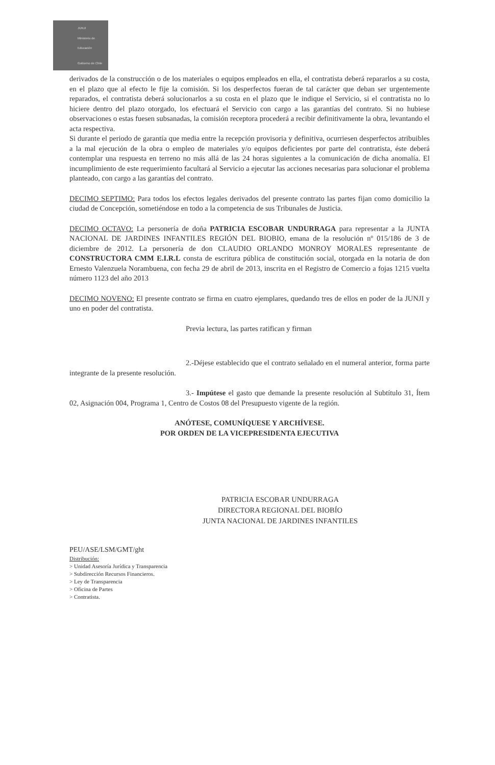JUNJI
Ministerio de
Educación
Gobierno de Chile
derivados de la construcción o de los materiales o equipos empleados en ella, el contratista deberá repararlos a su costa, en el plazo que al efecto le fije la comisión. Si los desperfectos fueran de tal carácter que deban ser urgentemente reparados, el contratista deberá solucionarlos a su costa en el plazo que le indique el Servicio, si el contratista no lo hiciere dentro del plazo otorgado, los efectuará el Servicio con cargo a las garantías del contrato. Si no hubiese observaciones o estas fuesen subsanadas, la comisión receptora procederá a recibir definitivamente la obra, levantando el acta respectiva.
Si durante el periodo de garantía que media entre la recepción provisoria y definitiva, ocurriesen desperfectos atribuibles a la mal ejecución de la obra o empleo de materiales y/o equipos deficientes por parte del contratista, éste deberá contemplar una respuesta en terreno no más allá de las 24 horas siguientes a la comunicación de dicha anomalía. El incumplimiento de este requerimiento facultará al Servicio a ejecutar las acciones necesarias para solucionar el problema planteado, con cargo a las garantías del contrato.
DECIMO SEPTIMO: Para todos los efectos legales derivados del presente contrato las partes fijan como domicilio la ciudad de Concepción, sometiéndose en todo a la competencia de sus Tribunales de Justicia.
DECIMO OCTAVO: La personería de doña PATRICIA ESCOBAR UNDURRAGA para representar a la JUNTA NACIONAL DE JARDINES INFANTILES REGIÓN DEL BIOBIO, emana de la resolución nº 015/186 de 3 de diciembre de 2012. La personería de don CLAUDIO ORLANDO MONROY MORALES representante de CONSTRUCTORA CMM E.I.R.L consta de escritura pública de constitución social, otorgada en la notaria de don Ernesto Valenzuela Norambuena, con fecha 29 de abril de 2013, inscrita en el Registro de Comercio a fojas 1215 vuelta número 1123 del año 2013
DECIMO NOVENO: El presente contrato se firma en cuatro ejemplares, quedando tres de ellos en poder de la JUNJI y uno en poder del contratista.
Previa lectura, las partes ratifican y firman
2.-Déjese establecido que el contrato señalado en el numeral anterior, forma parte integrante de la presente resolución.
3.- Impútese el gasto que demande la presente resolución al Subtítulo 31, Ítem 02, Asignación 004, Programa 1, Centro de Costos 08 del Presupuesto vigente de la región.
ANÓTESE, COMUNÍQUESE Y ARCHÍVESE.
POR ORDEN DE LA VICEPRESIDENTA EJECUTIVA
PATRICIA ESCOBAR UNDURRAGA
DIRECTORA REGIONAL DEL BIOBÍO
JUNTA NACIONAL DE JARDINES INFANTILES
PEU/ASE/LSM/GMT/ght
Distribución:
> Unidad Asesoría Jurídica y Transparencia
> Subdirección Recursos Financieros.
> Ley de Transparencia
> Oficina de Partes
> Contratista.